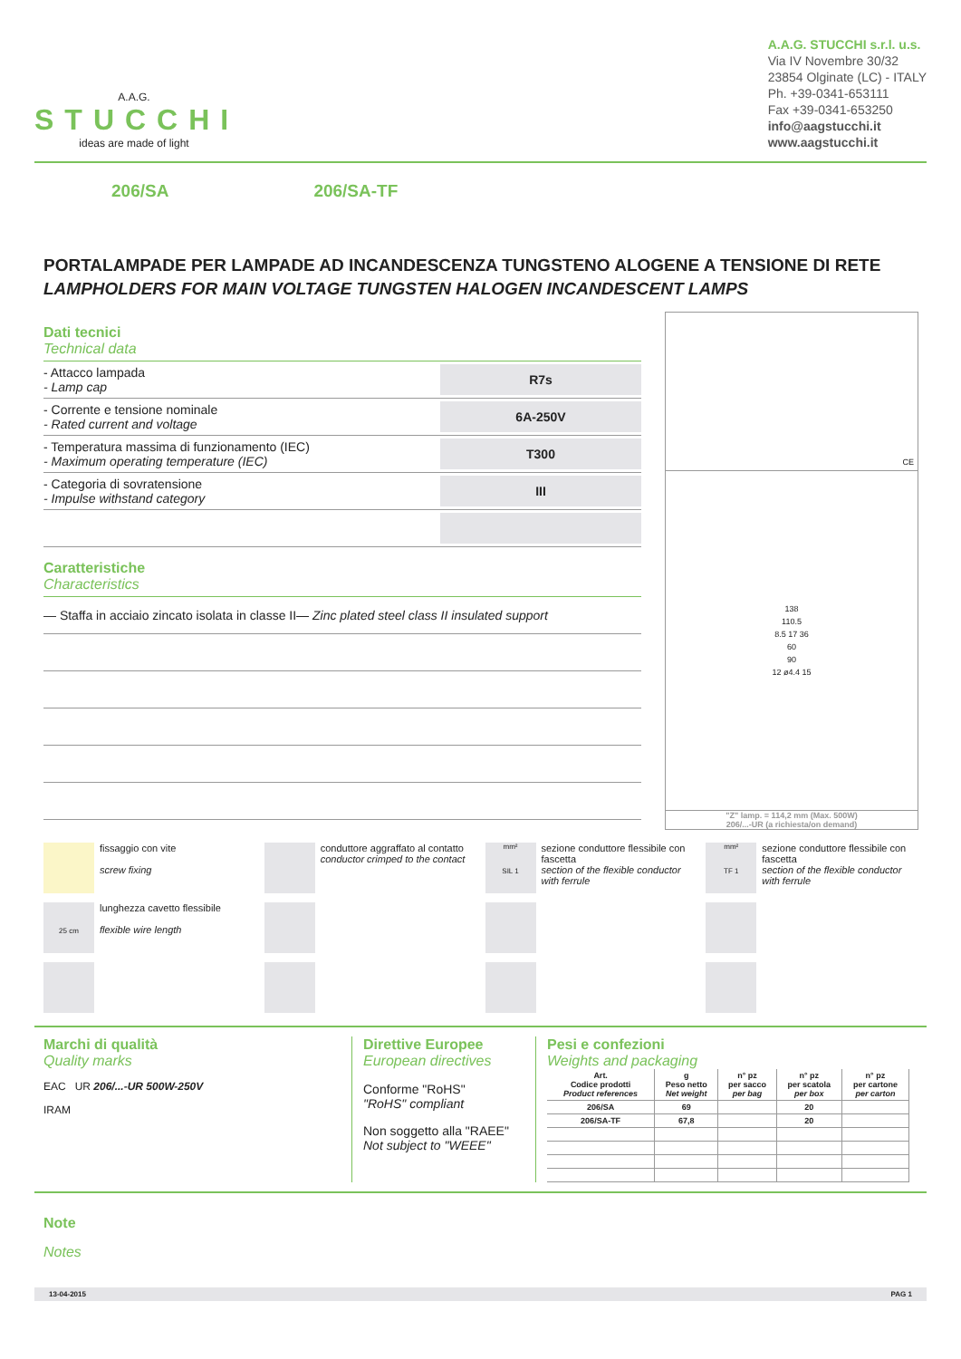A.A.G.
STUCCHI
ideas are made of light
A.A.G. STUCCHI s.r.l. u.s.
Via IV Novembre 30/32
23854 Olginate (LC) - ITALY
Ph. +39-0341-653111
Fax +39-0341-653250
info@aagstucchi.it
www.aagstucchi.it
206/SA 206/SA-TF
PORTALAMPADE PER LAMPADE AD INCANDESCENZA TUNGSTENO ALOGENE A TENSIONE DI RETE
LAMPHOLDERS FOR MAIN VOLTAGE TUNGSTEN HALOGEN INCANDESCENT LAMPS
Dati tecnici
Technical data
- Attacco lampada
- Lamp cap
R7s
- Corrente e tensione nominale
- Rated current and voltage
6A-250V
- Temperatura massima di funzionamento (IEC)
- Maximum operating temperature (IEC)
T300
- Categoria di sovratensione
- Impulse withstand category
III
Caratteristiche
Characteristics
— Staffa in acciaio zincato isolata in classe II
— Zinc plated steel class II insulated support
CE
138
110.5
8.5 17 36
60
90
12 ø4.4 15
"Z" lamp. = 114,2 mm (Max. 500W)
206/...-UR (a richiesta/on demand)
fissaggio con vite
screw fixing
conduttore aggraffato al contatto
conductor crimped to the contact
mm²
SIL 1
sezione conduttore flessibile con fascetta
section of the flexible conductor with ferrule
mm²
TF 1
sezione conduttore flessibile con fascetta
section of the flexible conductor with ferrule
25 cm
lunghezza cavetto flessibile
flexible wire length
Marchi di qualità
Quality marks
EAC UR 206/...-UR 500W-250V
IRAM
Direttive Europee
European directives
Conforme "RoHS"
"RoHS" compliant
Non soggetto alla "RAEE"
Not subject to "WEEE"
Pesi e confezioni
Weights and packaging
| Art. Codice prodotti Product references | g Peso netto Net weight | n° pz per sacco per bag | n° pz per scatola per box | n° pz per cartone per carton |
| --- | --- | --- | --- | --- |
| 206/SA | 69 | | 20 | |
| 206/SA-TF | 67,8 | | 20 | |
Note
Notes
13-04-2015 PAG 1